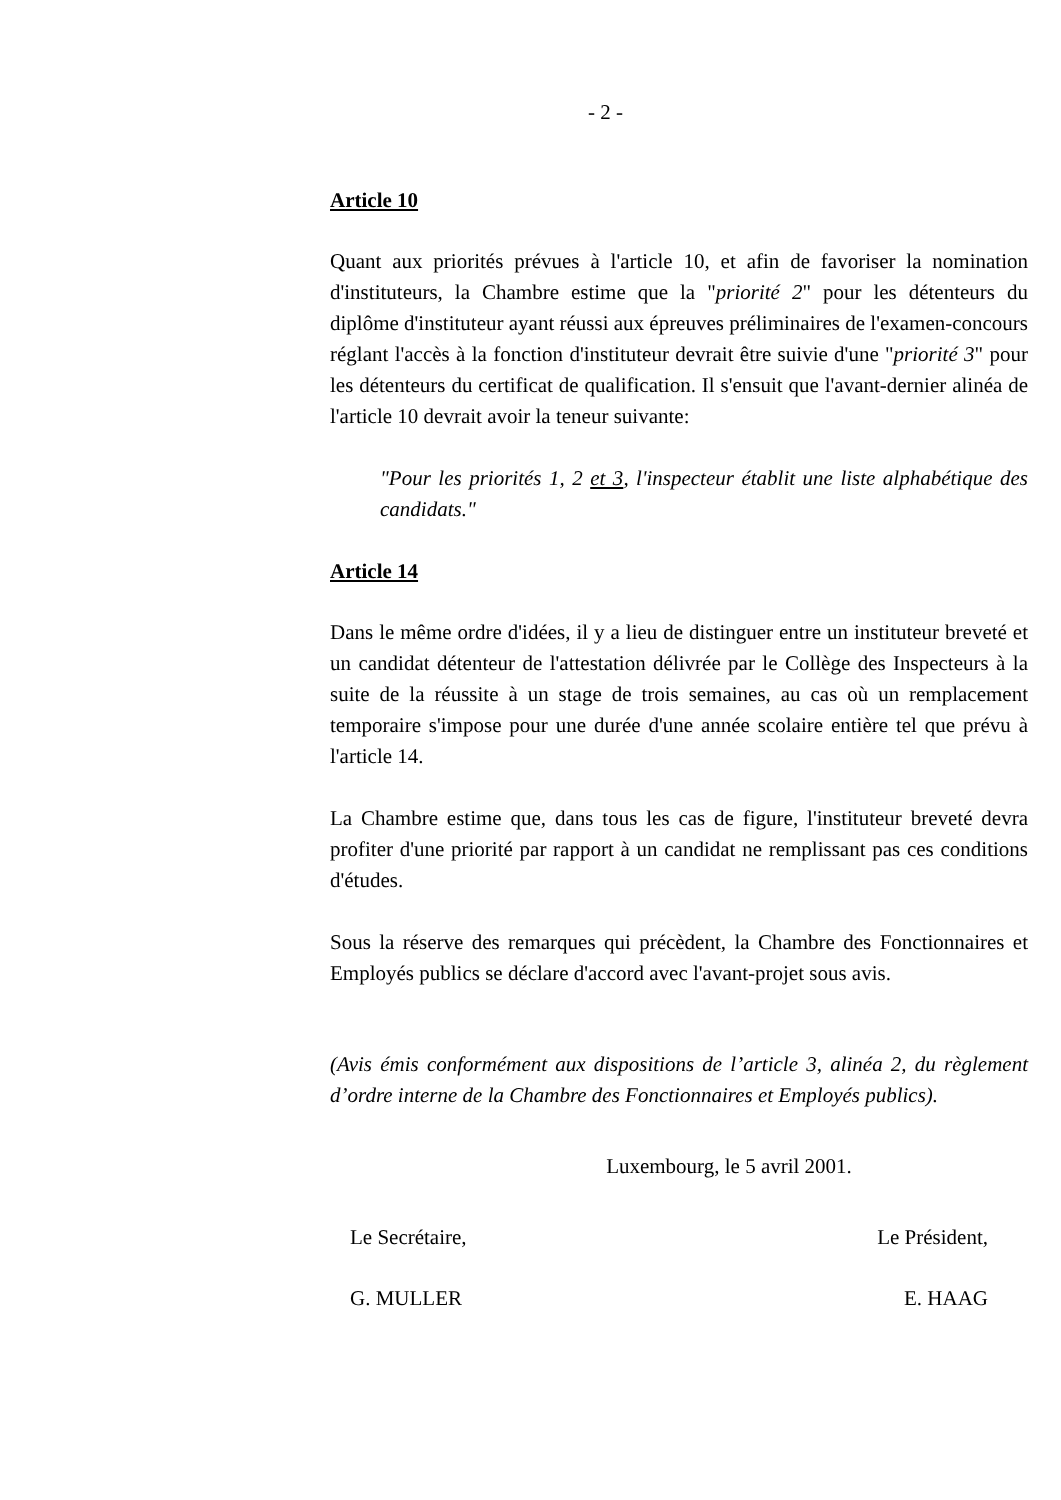- 2 -
Article 10
Quant aux priorités prévues à l'article 10, et afin de favoriser la nomination d'instituteurs, la Chambre estime que la "priorité 2" pour les détenteurs du diplôme d'instituteur ayant réussi aux épreuves préliminaires de l'examen-concours réglant l'accès à la fonction d'instituteur devrait être suivie d'une "priorité 3" pour les détenteurs du certificat de qualification. Il s'ensuit que l'avant-dernier alinéa de l'article 10 devrait avoir la teneur suivante:
"Pour les priorités 1, 2 et 3, l'inspecteur établit une liste alphabétique des candidats."
Article 14
Dans le même ordre d'idées, il y a lieu de distinguer entre un instituteur breveté et un candidat détenteur de l'attestation délivrée par le Collège des Inspecteurs à la suite de la réussite à un stage de trois semaines, au cas où un remplacement temporaire s'impose pour une durée d'une année scolaire entière tel que prévu à l'article 14.
La Chambre estime que, dans tous les cas de figure, l'instituteur breveté devra profiter d'une priorité par rapport à un candidat ne remplissant pas ces conditions d'études.
Sous la réserve des remarques qui précèdent, la Chambre des Fonctionnaires et Employés publics se déclare d'accord avec l'avant-projet sous avis.
(Avis émis conformément aux dispositions de l’article 3, alinéa 2, du règlement d’ordre interne de la Chambre des Fonctionnaires et Employés publics).
Luxembourg, le 5 avril 2001.
Le Secrétaire, Le Président,
G. MULLER E. HAAG